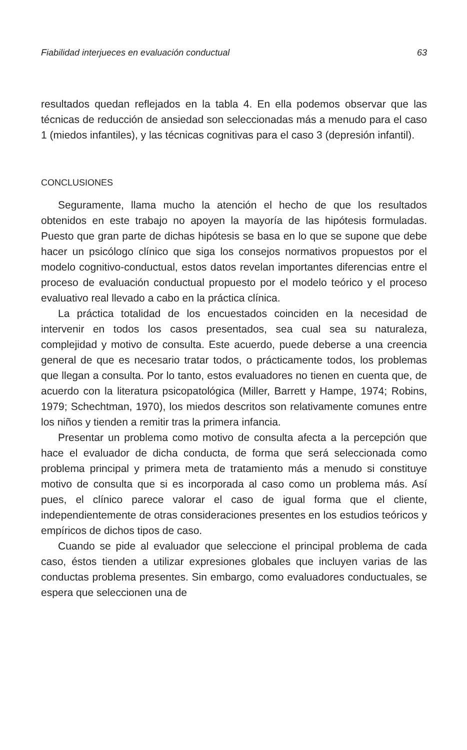Fiabilidad interjueces en evaluación conductual 63
resultados quedan reflejados en la tabla 4. En ella podemos observar que las técnicas de reducción de ansiedad son seleccionadas más a menudo para el caso 1 (miedos infantiles), y las técnicas cognitivas para el caso 3 (depresión infantil).
CONCLUSIONES
Seguramente, llama mucho la atención el hecho de que los resultados obtenidos en este trabajo no apoyen la mayoría de las hipótesis formuladas. Puesto que gran parte de dichas hipótesis se basa en lo que se supone que debe hacer un psicólogo clínico que siga los consejos normativos propuestos por el modelo cognitivo-conductual, estos datos revelan importantes diferencias entre el proceso de evaluación conductual propuesto por el modelo teórico y el proceso evaluativo real llevado a cabo en la práctica clínica.
La práctica totalidad de los encuestados coinciden en la necesidad de intervenir en todos los casos presentados, sea cual sea su naturaleza, complejidad y motivo de consulta. Este acuerdo, puede deberse a una creencia general de que es necesario tratar todos, o prácticamente todos, los problemas que llegan a consulta. Por lo tanto, estos evaluadores no tienen en cuenta que, de acuerdo con la literatura psicopatológica (Miller, Barrett y Hampe, 1974; Robins, 1979; Schechtman, 1970), los miedos descritos son relativamente comunes entre los niños y tienden a remitir tras la primera infancia.
Presentar un problema como motivo de consulta afecta a la percepción que hace el evaluador de dicha conducta, de forma que será seleccionada como problema principal y primera meta de tratamiento más a menudo si constituye motivo de consulta que si es incorporada al caso como un problema más. Así pues, el clínico parece valorar el caso de igual forma que el cliente, independientemente de otras consideraciones presentes en los estudios teóricos y empíricos de dichos tipos de caso.
Cuando se pide al evaluador que seleccione el principal problema de cada caso, éstos tienden a utilizar expresiones globales que incluyen varias de las conductas problema presentes. Sin embargo, como evaluadores conductuales, se espera que seleccionen una de